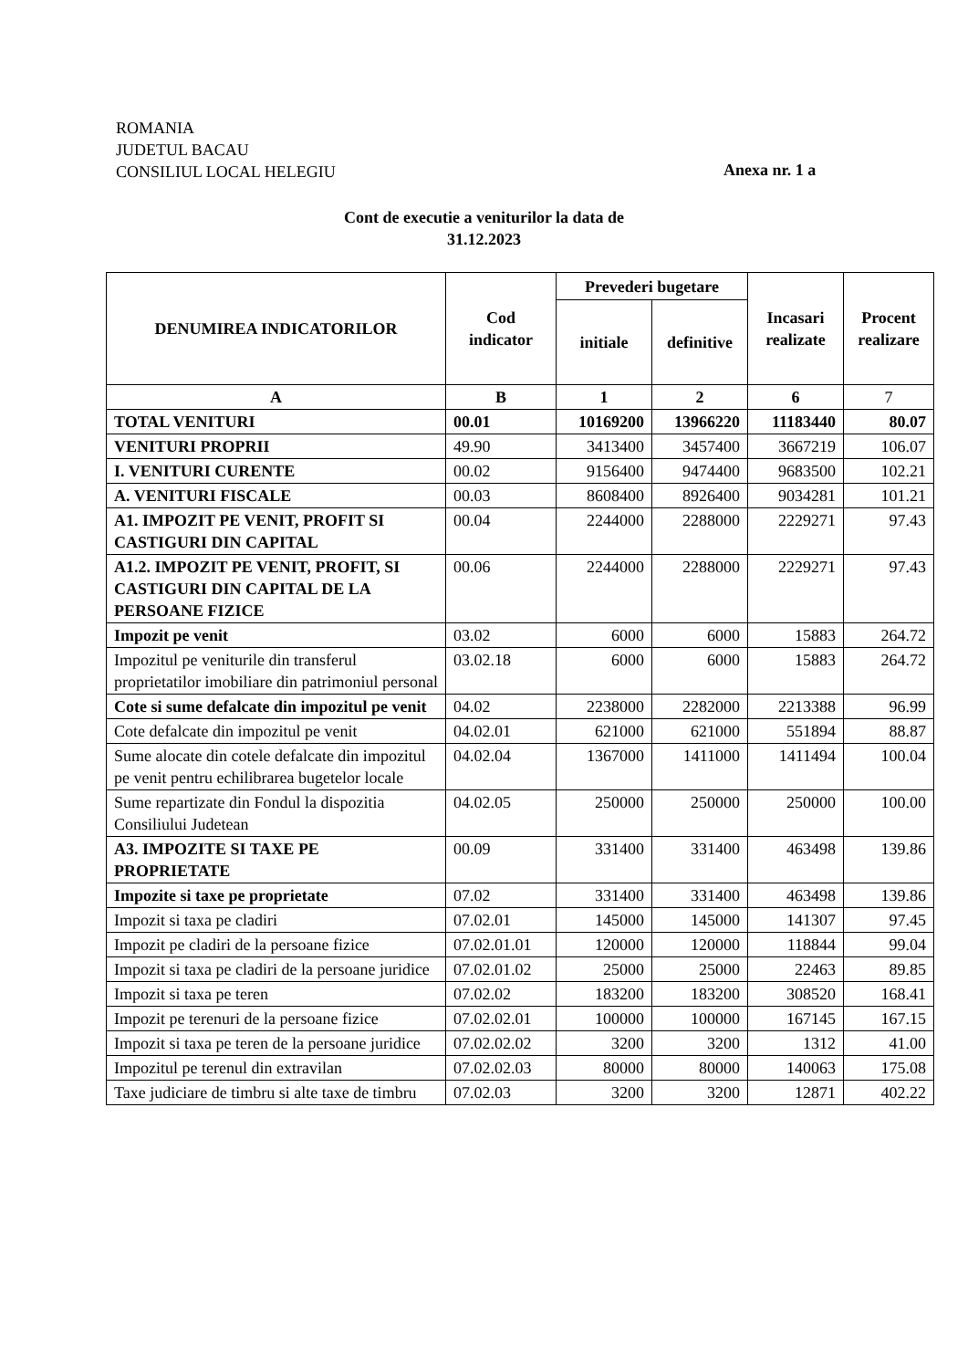ROMANIA
JUDETUL BACAU
CONSILIUL LOCAL HELEGIU
Anexa nr. 1 a
Cont de executie a veniturilor la data de
31.12.2023
| DENUMIREA INDICATORILOR | Cod indicator | Prevederi bugetare | | Incasari realizate | Procent realizare |
| --- | --- | --- | --- | --- | --- |
| | | initiale | definitive | | |
| A | B | 1 | 2 | 6 | 7 |
| TOTAL VENITURI | 00.01 | 10169200 | 13966220 | 11183440 | 80.07 |
| VENITURI PROPRII | 49.90 | 3413400 | 3457400 | 3667219 | 106.07 |
| I. VENITURI CURENTE | 00.02 | 9156400 | 9474400 | 9683500 | 102.21 |
| A. VENITURI FISCALE | 00.03 | 8608400 | 8926400 | 9034281 | 101.21 |
| A1. IMPOZIT PE VENIT, PROFIT SI CASTIGURI DIN CAPITAL | 00.04 | 2244000 | 2288000 | 2229271 | 97.43 |
| A1.2. IMPOZIT PE VENIT, PROFIT, SI CASTIGURI DIN CAPITAL DE LA PERSOANE FIZICE | 00.06 | 2244000 | 2288000 | 2229271 | 97.43 |
| Impozit pe venit | 03.02 | 6000 | 6000 | 15883 | 264.72 |
| Impozitul pe veniturile din transferul proprietatilor imobiliare din patrimoniul personal | 03.02.18 | 6000 | 6000 | 15883 | 264.72 |
| Cote si sume defalcate din impozitul pe venit | 04.02 | 2238000 | 2282000 | 2213388 | 96.99 |
| Cote defalcate din impozitul pe venit | 04.02.01 | 621000 | 621000 | 551894 | 88.87 |
| Sume alocate din cotele defalcate din impozitul pe venit pentru echilibrarea bugetelor locale | 04.02.04 | 1367000 | 1411000 | 1411494 | 100.04 |
| Sume repartizate din Fondul la dispozitia Consiliului Judetean | 04.02.05 | 250000 | 250000 | 250000 | 100.00 |
| A3. IMPOZITE SI TAXE PE PROPRIETATE | 00.09 | 331400 | 331400 | 463498 | 139.86 |
| Impozite si taxe pe proprietate | 07.02 | 331400 | 331400 | 463498 | 139.86 |
| Impozit si taxa pe cladiri | 07.02.01 | 145000 | 145000 | 141307 | 97.45 |
| Impozit pe cladiri de la persoane fizice | 07.02.01.01 | 120000 | 120000 | 118844 | 99.04 |
| Impozit si taxa pe cladiri de la persoane juridice | 07.02.01.02 | 25000 | 25000 | 22463 | 89.85 |
| Impozit si taxa pe teren | 07.02.02 | 183200 | 183200 | 308520 | 168.41 |
| Impozit pe terenuri de la persoane fizice | 07.02.02.01 | 100000 | 100000 | 167145 | 167.15 |
| Impozit si taxa pe teren de la persoane juridice | 07.02.02.02 | 3200 | 3200 | 1312 | 41.00 |
| Impozitul pe terenul din extravilan | 07.02.02.03 | 80000 | 80000 | 140063 | 175.08 |
| Taxe judiciare de timbru si alte taxe de timbru | 07.02.03 | 3200 | 3200 | 12871 | 402.22 |